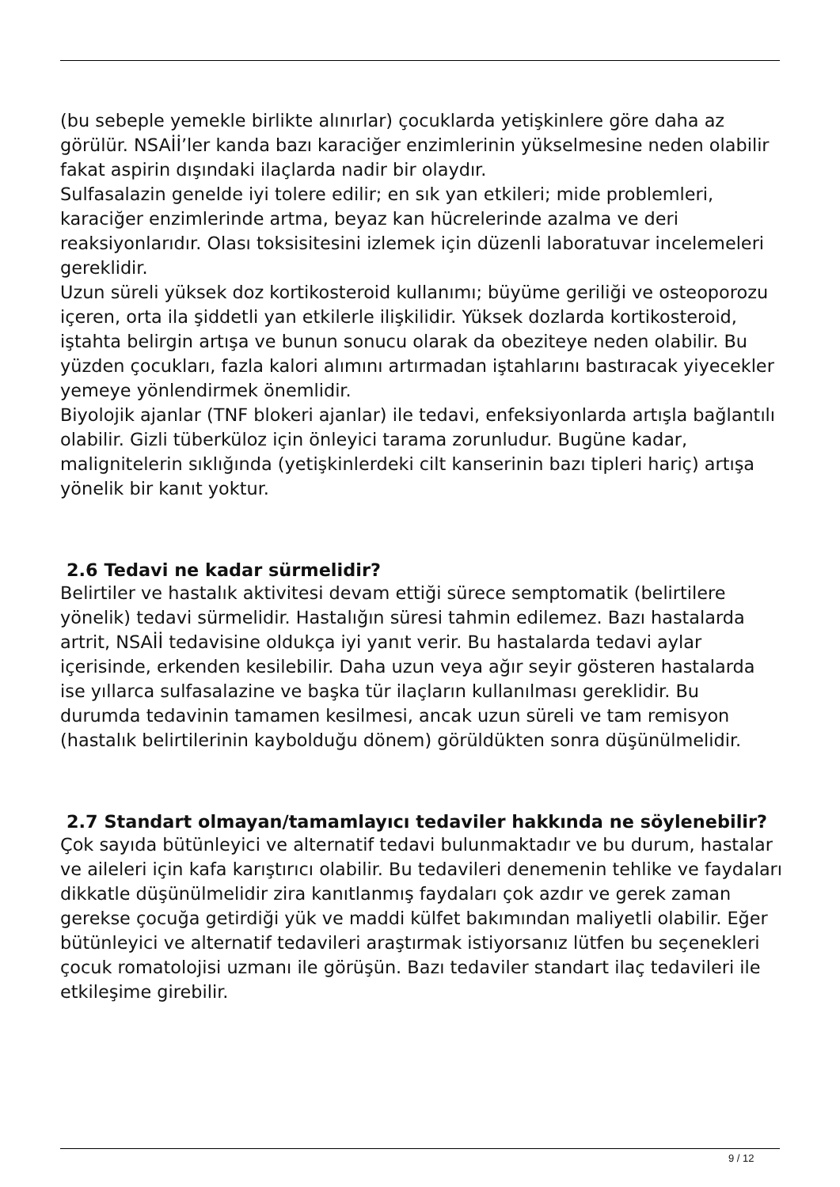(bu sebeple yemekle birlikte alınırlar) çocuklarda yetişkinlere göre daha az görülür. NSAİİ’ler kanda bazı karaciğer enzimlerinin yükselmesine neden olabilir fakat aspirin dışındaki ilaçlarda nadir bir olaydır.
Sulfasalazin genelde iyi tolere edilir; en sık yan etkileri; mide problemleri, karaciğer enzimlerinde artma, beyaz kan hücrelerinde azalma ve deri reaksiyonlarıdır. Olası toksisitesini izlemek için düzenli laboratuvar incelemeleri gereklidir.
Uzun süreli yüksek doz kortikosteroid kullanımı; büyüme geriliği ve osteoporozu içeren, orta ila şiddetli yan etkilerle ilişkilidir. Yüksek dozlarda kortikosteroid, iştahta belirgin artışa ve bunun sonucu olarak da obeziteye neden olabilir. Bu yüzden çocukları, fazla kalori alımını artırmadan iştahlarını bastıracak yiyecekler yemeye yönlendirmek önemlidir.
Biyolojik ajanlar (TNF blokeri ajanlar) ile tedavi, enfeksiyonlarda artışla bağlantılı olabilir. Gizli tüberküloz için önleyici tarama zorunludur. Bugüne kadar, malignitelerin sıklığında (yetişkinlerdeki cilt kanserinin bazı tipleri hariç) artışa yönelik bir kanıt yoktur.
2.6 Tedavi ne kadar sürmelidir?
Belirtiler ve hastalık aktivitesi devam ettiği sürece semptomatik (belirtilere yönelik) tedavi sürmelidir. Hastalığın süresi tahmin edilemez. Bazı hastalarda artrit, NSAİİ tedavisine oldukça iyi yanıt verir. Bu hastalarda tedavi aylar içerisinde, erkenden kesilebilir. Daha uzun veya ağır seyir gösteren hastalarda ise yıllarca sulfasalazine ve başka tür ilaçların kullanılması gereklidir. Bu durumda tedavinin tamamen kesilmesi, ancak uzun süreli ve tam remisyon (hastalık belirtilerinin kaybolduğu dönem) görüldükten sonra düşünülmelidir.
2.7 Standart olmayan/tamamlayıcı tedaviler hakkında ne söylenebilir?
Çok sayıda bütünleyici ve alternatif tedavi bulunmaktadır ve bu durum, hastalar ve aileleri için kafa karıştırıcı olabilir. Bu tedavileri denemenin tehlike ve faydaları dikkatle düşünülmelidir zira kanıtlanmış faydaları çok azdır ve gerek zaman gerekse çocuğa getirdiği yük ve maddi külfet bakımından maliyetli olabilir. Eğer bütünleyici ve alternatif tedavileri araştırmak istiyorsanız lütfen bu seçenekleri çocuk romatolojisi uzmanı ile görüşün. Bazı tedaviler standart ilaç tedavileri ile etkileşime girebilir.
9 / 12